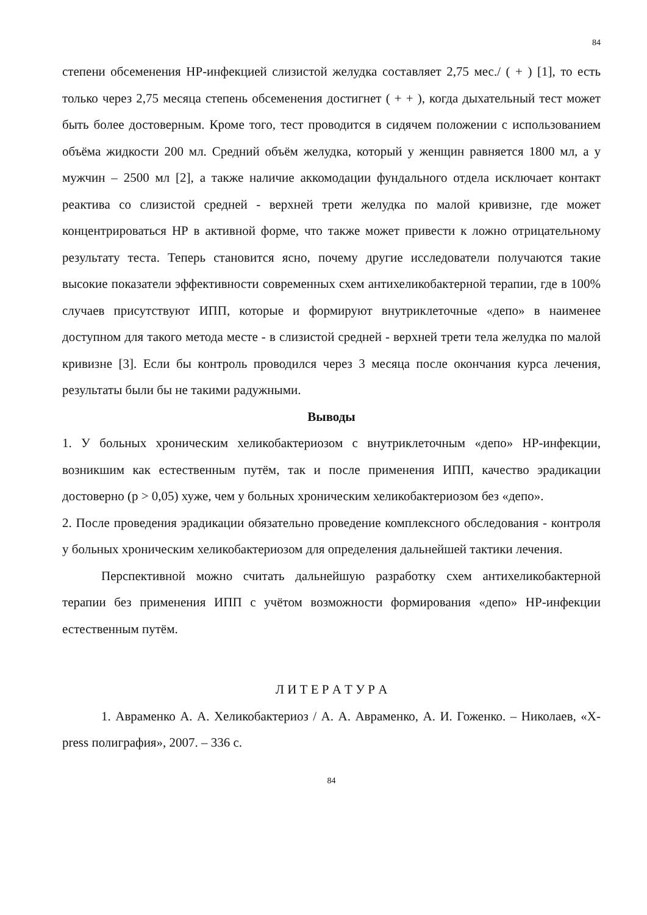84
степени обсеменения НР-инфекцией слизистой желудка составляет 2,75 мес./ ( + ) [1], то есть только через 2,75 месяца степень обсеменения достигнет ( + + ), когда дыхательный тест может быть более достоверным. Кроме того, тест проводится в сидячем положении с использованием объёма жидкости 200 мл. Средний объём желудка, который у женщин равняется 1800 мл, а у мужчин – 2500 мл [2], а также наличие аккомодации фундального отдела исключает контакт реактива со слизистой средней - верхней трети желудка по малой кривизне, где может концентрироваться НР в активной форме, что также может привести к ложно отрицательному результату теста. Теперь становится ясно, почему другие исследователи получаются такие высокие показатели эффективности современных схем антихеликобактерной терапии, где в 100% случаев присутствуют ИПП, которые и формируют внутриклеточные «депо» в наименее доступном для такого метода месте - в слизистой средней - верхней трети тела желудка по малой кривизне [3]. Если бы контроль проводился через 3 месяца после окончания курса лечения, результаты были бы не такими радужными.
Выводы
1. У больных хроническим хеликобактериозом с внутриклеточным «депо» НР-инфекции, возникшим как естественным путём, так и после применения ИПП, качество эрадикации достоверно (р > 0,05) хуже, чем у больных хроническим хеликобактериозом без «депо».
2. После проведения эрадикации обязательно проведение комплексного обследования - контроля у больных хроническим хеликобактериозом для определения дальнейшей тактики лечения.
Перспективной можно считать дальнейшую разработку схем антихеликобактерной терапии без применения ИПП с учётом возможности формирования «депо» НР-инфекции естественным путём.
Л И Т Е Р А Т У Р А
1. Авраменко А. А. Хеликобактериоз / А. А. Авраменко, А. И. Гоженко. – Николаев, «X- press полиграфия», 2007. – 336 с.
84